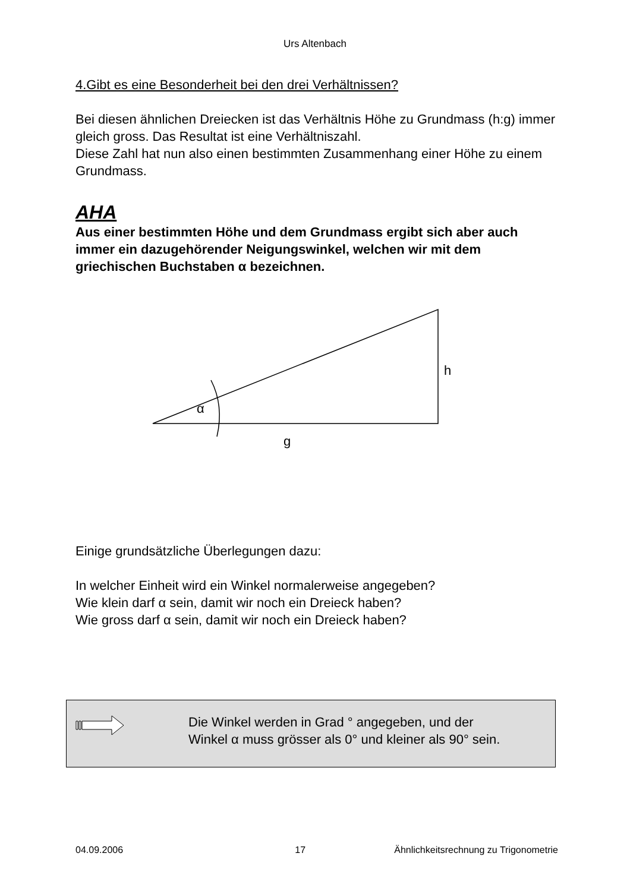Urs Altenbach
4.Gibt es eine Besonderheit bei den drei Verhältnissen?
Bei diesen ähnlichen Dreiecken ist das Verhältnis Höhe zu Grundmass (h:g) immer gleich gross. Das Resultat ist eine Verhältniszahl.
Diese Zahl hat nun also einen bestimmten Zusammenhang einer Höhe zu einem Grundmass.
AHA
Aus einer bestimmten Höhe und dem Grundmass ergibt sich aber auch immer ein dazugehörender Neigungswinkel, welchen wir mit dem griechischen Buchstaben α bezeichnen.
α
h
g
Einige grundsätzliche Überlegungen dazu:
In welcher Einheit wird ein Winkel normalerweise angegeben?
Wie klein darf α sein, damit wir noch ein Dreieck haben?
Wie gross darf α sein, damit wir noch ein Dreieck haben?
Die Winkel werden in Grad ° angegeben, und der
Winkel α muss grösser als 0° und kleiner als 90° sein.
04.09.2006 17 Ähnlichkeitsrechnung zu Trigonometrie